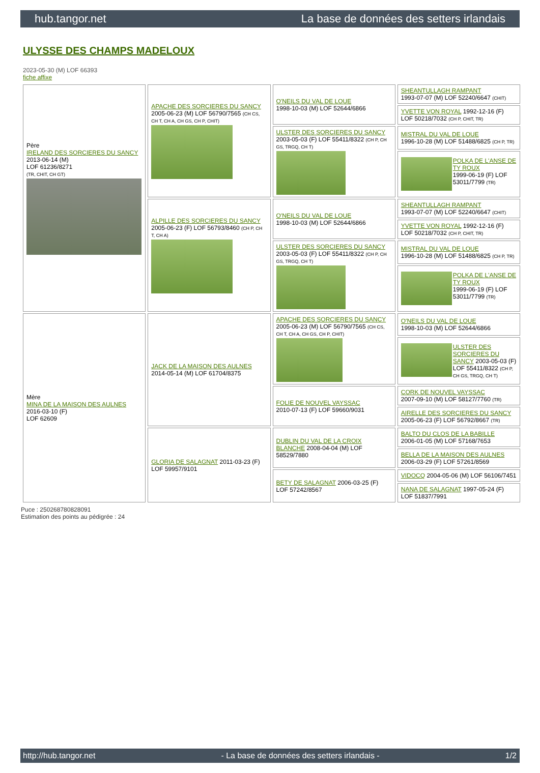hub.tangor.net La base de données des setters irlandais
ULYSSE DES CHAMPS MADELOUX
2023-05-30 (M) LOF 66393
fiche affixe
| Père IRELAND DES SORCIERES DU SANCY 2013-06-14 (M) LOF 61236/8271 (TR, CHIT, CH GT) | APACHE DES SORCIERES DU SANCY 2005-06-23 (M) LOF 56790/7565 (CH CS, CH T, CH A, CH GS, CH P, CHIT) | O'NEILS DU VAL DE LOUE 1998-10-03 (M) LOF 52644/6866 | SHEANTULLAGH RAMPANT 1993-07-07 (M) LOF 52240/6647 (CHIT) |
| | | | YVETTE VON ROYAL 1992-12-16 (F) LOF 50218/7032 (CH P, CHIT, TR) |
| | | ULSTER DES SORCIERES DU SANCY 2003-05-03 (F) LOF 55411/8322 (CH P, CH GS, TRGQ, CH T) | MISTRAL DU VAL DE LOUE 1996-10-28 (M) LOF 51488/6825 (CH P, TR) |
| | | | POLKA DE L'ANSE DE TY ROUX 1999-06-19 (F) LOF 53011/7799 (TR) |
| | ALPILLE DES SORCIERES DU SANCY 2005-06-23 (F) LOF 56793/8460 (CH P, CH T, CH A) | O'NEILS DU VAL DE LOUE 1998-10-03 (M) LOF 52644/6866 | SHEANTULLAGH RAMPANT 1993-07-07 (M) LOF 52240/6647 (CHIT) |
| | | | YVETTE VON ROYAL 1992-12-16 (F) LOF 50218/7032 (CH P, CHIT, TR) |
| | | ULSTER DES SORCIERES DU SANCY 2003-05-03 (F) LOF 55411/8322 (CH P, CH GS, TRGQ, CH T) | MISTRAL DU VAL DE LOUE 1996-10-28 (M) LOF 51488/6825 (CH P, TR) |
| | | | POLKA DE L'ANSE DE TY ROUX 1999-06-19 (F) LOF 53011/7799 (TR) |
| Mère MINA DE LA MAISON DES AULNES 2016-03-10 (F) LOF 62609 | JACK DE LA MAISON DES AULNES 2014-05-14 (M) LOF 61704/8375 | APACHE DES SORCIERES DU SANCY 2005-06-23 (M) LOF 56790/7565 (CH CS, CH T, CH A, CH GS, CH P, CHIT) | O'NEILS DU VAL DE LOUE 1998-10-03 (M) LOF 52644/6866 |
| | | | ULSTER DES SORCIERES DU SANCY 2003-05-03 (F) LOF 55411/8322 (CH P, CH GS, TRGQ, CH T) |
| | | FOLIE DE NOUVEL VAYSSAC 2010-07-13 (F) LOF 59660/9031 | CORK DE NOUVEL VAYSSAC 2007-09-10 (M) LOF 58127/7760 (TR) |
| | | | AIRELLE DES SORCIERES DU SANCY 2005-06-23 (F) LOF 56792/8667 (TR) |
| | GLORIA DE SALAGNAT 2011-03-23 (F) LOF 59957/9101 | DUBLIN DU VAL DE LA CROIX BLANCHE 2008-04-04 (M) LOF 58529/7880 | BALTO DU CLOS DE LA BABILLE 2006-01-05 (M) LOF 57168/7653 |
| | | | BELLA DE LA MAISON DES AULNES 2006-03-29 (F) LOF 57261/8569 |
| | | BETY DE SALAGNAT 2006-03-25 (F) LOF 57242/8567 | VIDOCQ 2004-05-06 (M) LOF 56106/7451 |
| | | | NANA DE SALAGNAT 1997-05-24 (F) LOF 51837/7991 |
Puce : 250268780828091
Estimation des points au pédigrée : 24
http://hub.tangor.net - La base de données des setters irlandais - 1/2